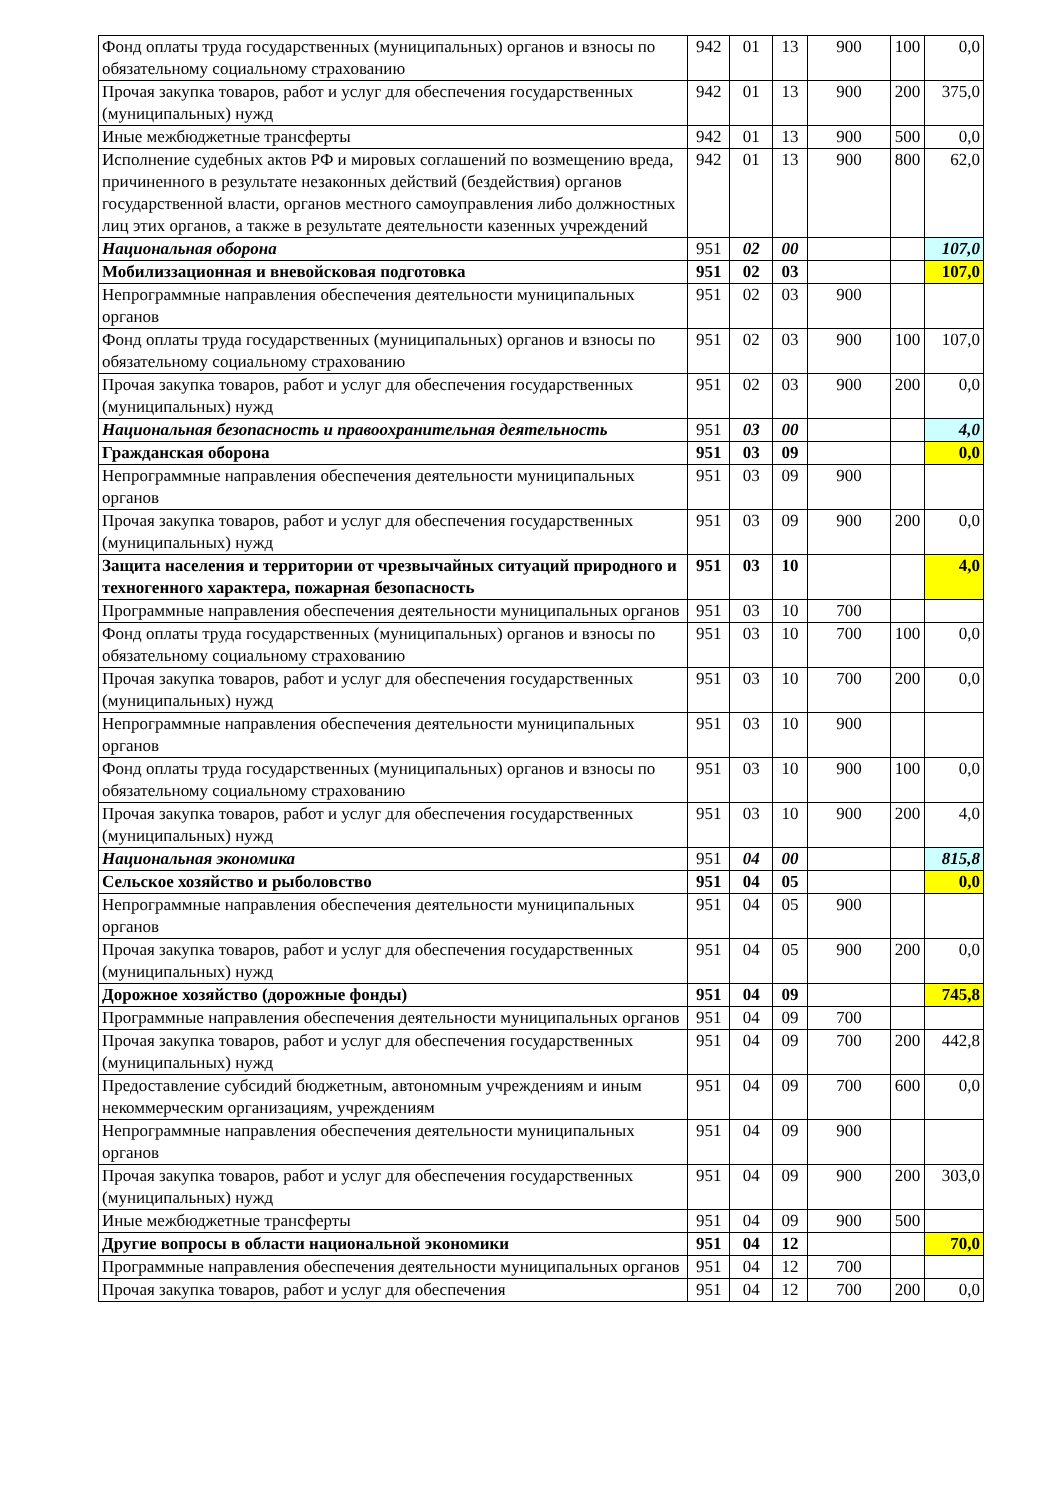| Фонд оплаты труда государственных (муниципальных) органов и взносы по обязательному социальному страхованию | 942 | 01 | 13 | 900 | 100 | 0,0 |
| Прочая закупка товаров, работ и услуг для обеспечения государственных (муниципальных) нужд | 942 | 01 | 13 | 900 | 200 | 375,0 |
| Иные межбюджетные трансферты | 942 | 01 | 13 | 900 | 500 | 0,0 |
| Исполнение судебных актов РФ и мировых соглашений по возмещению вреда, причиненного в результате незаконных действий (бездействия) органов государственной власти, органов местного самоуправления либо должностных лиц этих органов, а также в результате деятельности казенных учреждений | 942 | 01 | 13 | 900 | 800 | 62,0 |
| Национальная оборона | 951 | 02 | 00 | | | 107,0 |
| Мобилиззационная и вневойсковая подготовка | 951 | 02 | 03 | | | 107,0 |
| Непрограммные направления обеспечения деятельности муниципальных органов | 951 | 02 | 03 | 900 | | |
| Фонд оплаты труда государственных (муниципальных) органов и взносы по обязательному социальному страхованию | 951 | 02 | 03 | 900 | 100 | 107,0 |
| Прочая закупка товаров, работ и услуг для обеспечения государственных (муниципальных) нужд | 951 | 02 | 03 | 900 | 200 | 0,0 |
| Национальная безопасность и правоохранительная деятельность | 951 | 03 | 00 | | | 4,0 |
| Гражданская оборона | 951 | 03 | 09 | | | 0,0 |
| Непрограммные направления обеспечения деятельности муниципальных органов | 951 | 03 | 09 | 900 | | |
| Прочая закупка товаров, работ и услуг для обеспечения государственных (муниципальных) нужд | 951 | 03 | 09 | 900 | 200 | 0,0 |
| Защита населения и территории от чрезвычайных ситуаций природного и техногенного характера, пожарная безопасность | 951 | 03 | 10 | | | 4,0 |
| Программные направления обеспечения деятельности муниципальных органов | 951 | 03 | 10 | 700 | | |
| Фонд оплаты труда государственных (муниципальных) органов и взносы по обязательному социальному страхованию | 951 | 03 | 10 | 700 | 100 | 0,0 |
| Прочая закупка товаров, работ и услуг для обеспечения государственных (муниципальных) нужд | 951 | 03 | 10 | 700 | 200 | 0,0 |
| Непрограммные направления обеспечения деятельности муниципальных органов | 951 | 03 | 10 | 900 | | |
| Фонд оплаты труда государственных (муниципальных) органов и взносы по обязательному социальному страхованию | 951 | 03 | 10 | 900 | 100 | 0,0 |
| Прочая закупка товаров, работ и услуг для обеспечения государственных (муниципальных) нужд | 951 | 03 | 10 | 900 | 200 | 4,0 |
| Национальная экономика | 951 | 04 | 00 | | | 815,8 |
| Сельское хозяйство и рыболовство | 951 | 04 | 05 | | | 0,0 |
| Непрограммные направления обеспечения деятельности муниципальных органов | 951 | 04 | 05 | 900 | | |
| Прочая закупка товаров, работ и услуг для обеспечения государственных (муниципальных) нужд | 951 | 04 | 05 | 900 | 200 | 0,0 |
| Дорожное хозяйство (дорожные фонды) | 951 | 04 | 09 | | | 745,8 |
| Программные направления обеспечения деятельности муниципальных органов | 951 | 04 | 09 | 700 | | |
| Прочая закупка товаров, работ и услуг для обеспечения государственных (муниципальных) нужд | 951 | 04 | 09 | 700 | 200 | 442,8 |
| Предоставление субсидий бюджетным, автономным учреждениям и иным некоммерческим организациям, учреждениям | 951 | 04 | 09 | 700 | 600 | 0,0 |
| Непрограммные направления обеспечения деятельности муниципальных органов | 951 | 04 | 09 | 900 | | |
| Прочая закупка товаров, работ и услуг для обеспечения государственных (муниципальных) нужд | 951 | 04 | 09 | 900 | 200 | 303,0 |
| Иные межбюджетные трансферты | 951 | 04 | 09 | 900 | 500 | |
| Другие вопросы в области национальной экономики | 951 | 04 | 12 | | | 70,0 |
| Программные направления обеспечения деятельности муниципальных органов | 951 | 04 | 12 | 700 | | |
| Прочая закупка товаров, работ и услуг для обеспечения | 951 | 04 | 12 | 700 | 200 | 0,0 |